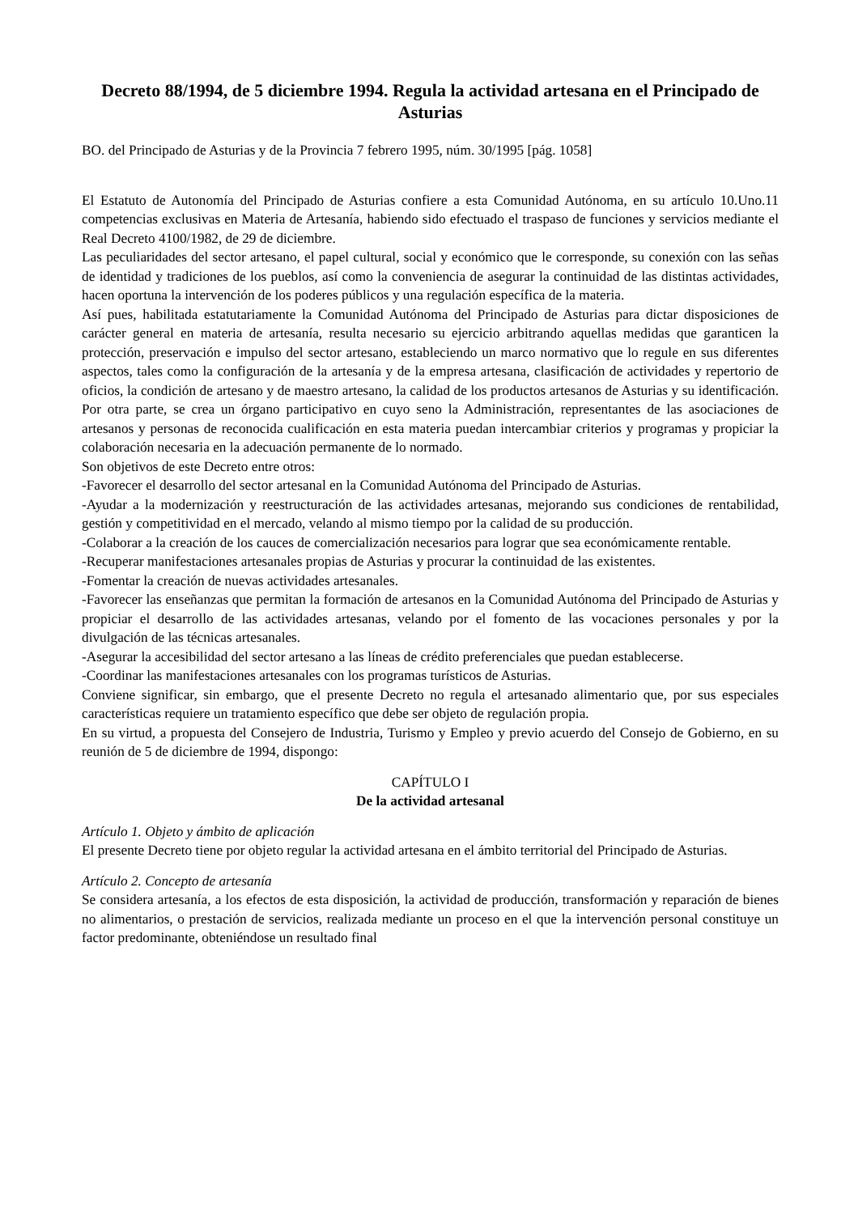Decreto 88/1994, de 5 diciembre 1994. Regula la actividad artesana en el Principado de Asturias
BO. del Principado de Asturias y de la Provincia 7 febrero 1995, núm. 30/1995 [pág. 1058]
El Estatuto de Autonomía del Principado de Asturias confiere a esta Comunidad Autónoma, en su artículo 10.Uno.11 competencias exclusivas en Materia de Artesanía, habiendo sido efectuado el traspaso de funciones y servicios mediante el Real Decreto 4100/1982, de 29 de diciembre.
Las peculiaridades del sector artesano, el papel cultural, social y económico que le corresponde, su conexión con las señas de identidad y tradiciones de los pueblos, así como la conveniencia de asegurar la continuidad de las distintas actividades, hacen oportuna la intervención de los poderes públicos y una regulación específica de la materia.
Así pues, habilitada estatutariamente la Comunidad Autónoma del Principado de Asturias para dictar disposiciones de carácter general en materia de artesanía, resulta necesario su ejercicio arbitrando aquellas medidas que garanticen la protección, preservación e impulso del sector artesano, estableciendo un marco normativo que lo regule en sus diferentes aspectos, tales como la configuración de la artesanía y de la empresa artesana, clasificación de actividades y repertorio de oficios, la condición de artesano y de maestro artesano, la calidad de los productos artesanos de Asturias y su identificación. Por otra parte, se crea un órgano participativo en cuyo seno la Administración, representantes de las asociaciones de artesanos y personas de reconocida cualificación en esta materia puedan intercambiar criterios y programas y propiciar la colaboración necesaria en la adecuación permanente de lo normado.
Son objetivos de este Decreto entre otros:
-Favorecer el desarrollo del sector artesanal en la Comunidad Autónoma del Principado de Asturias.
-Ayudar a la modernización y reestructuración de las actividades artesanas, mejorando sus condiciones de rentabilidad, gestión y competitividad en el mercado, velando al mismo tiempo por la calidad de su producción.
-Colaborar a la creación de los cauces de comercialización necesarios para lograr que sea económicamente rentable.
-Recuperar manifestaciones artesanales propias de Asturias y procurar la continuidad de las existentes.
-Fomentar la creación de nuevas actividades artesanales.
-Favorecer las enseñanzas que permitan la formación de artesanos en la Comunidad Autónoma del Principado de Asturias y propiciar el desarrollo de las actividades artesanas, velando por el fomento de las vocaciones personales y por la divulgación de las técnicas artesanales.
-Asegurar la accesibilidad del sector artesano a las líneas de crédito preferenciales que puedan establecerse.
-Coordinar las manifestaciones artesanales con los programas turísticos de Asturias.
Conviene significar, sin embargo, que el presente Decreto no regula el artesanado alimentario que, por sus especiales características requiere un tratamiento específico que debe ser objeto de regulación propia.
En su virtud, a propuesta del Consejero de Industria, Turismo y Empleo y previo acuerdo del Consejo de Gobierno, en su reunión de 5 de diciembre de 1994, dispongo:
CAPÍTULO I
De la actividad artesanal
Artículo 1. Objeto y ámbito de aplicación
El presente Decreto tiene por objeto regular la actividad artesana en el ámbito territorial del Principado de Asturias.
Artículo 2. Concepto de artesanía
Se considera artesanía, a los efectos de esta disposición, la actividad de producción, transformación y reparación de bienes no alimentarios, o prestación de servicios, realizada mediante un proceso en el que la intervención personal constituye un factor predominante, obteniéndose un resultado final